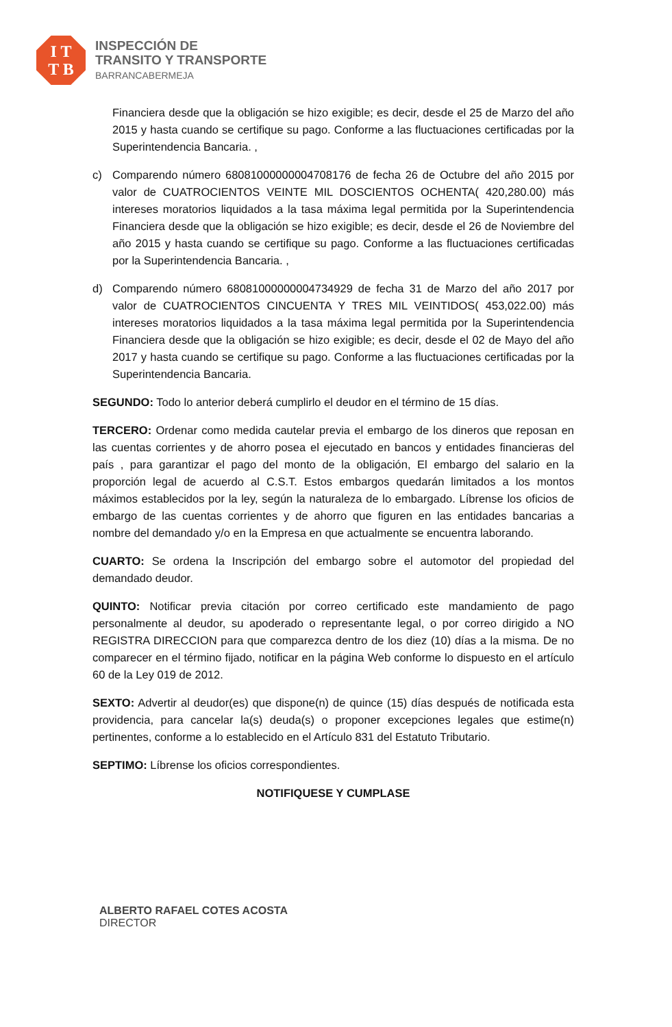I T
T B
INSPECCIÓN DE
TRANSITO Y TRANSPORTE
BARRANCABERMEJA
Financiera desde que la obligación se hizo exigible; es decir, desde el 25 de Marzo del año 2015 y hasta cuando se certifique su pago. Conforme a las fluctuaciones certificadas por la Superintendencia Bancaria. ,
c) Comparendo número 68081000000004708176 de fecha 26 de Octubre del año 2015 por valor de CUATROCIENTOS VEINTE MIL DOSCIENTOS OCHENTA( 420,280.00) más intereses moratorios liquidados a la tasa máxima legal permitida por la Superintendencia Financiera desde que la obligación se hizo exigible; es decir, desde el 26 de Noviembre del año 2015 y hasta cuando se certifique su pago. Conforme a las fluctuaciones certificadas por la Superintendencia Bancaria. ,
d) Comparendo número 68081000000004734929 de fecha 31 de Marzo del año 2017 por valor de CUATROCIENTOS CINCUENTA Y TRES MIL VEINTIDOS( 453,022.00) más intereses moratorios liquidados a la tasa máxima legal permitida por la Superintendencia Financiera desde que la obligación se hizo exigible; es decir, desde el 02 de Mayo del año 2017 y hasta cuando se certifique su pago. Conforme a las fluctuaciones certificadas por la Superintendencia Bancaria.
SEGUNDO: Todo lo anterior deberá cumplirlo el deudor en el término de 15 días.
TERCERO: Ordenar como medida cautelar previa el embargo de los dineros que reposan en las cuentas corrientes y de ahorro posea el ejecutado en bancos y entidades financieras del país , para garantizar el pago del monto de la obligación, El embargo del salario en la proporción legal de acuerdo al C.S.T. Estos embargos quedarán limitados a los montos máximos establecidos por la ley, según la naturaleza de lo embargado. Líbrense los oficios de embargo de las cuentas corrientes y de ahorro que figuren en las entidades bancarias a nombre del demandado y/o en la Empresa en que actualmente se encuentra laborando.
CUARTO: Se ordena la Inscripción del embargo sobre el automotor del propiedad del demandado deudor.
QUINTO: Notificar previa citación por correo certificado este mandamiento de pago personalmente al deudor, su apoderado o representante legal, o por correo dirigido a NO REGISTRA DIRECCION para que comparezca dentro de los diez (10) días a la misma. De no comparecer en el término fijado, notificar en la página Web conforme lo dispuesto en el artículo 60 de la Ley 019 de 2012.
SEXTO: Advertir al deudor(es) que dispone(n) de quince (15) días después de notificada esta providencia, para cancelar la(s) deuda(s) o proponer excepciones legales que estime(n) pertinentes, conforme a lo establecido en el Artículo 831 del Estatuto Tributario.
SEPTIMO: Líbrense los oficios correspondientes.
NOTIFIQUESE Y CUMPLASE
ALBERTO RAFAEL COTES ACOSTA
DIRECTOR